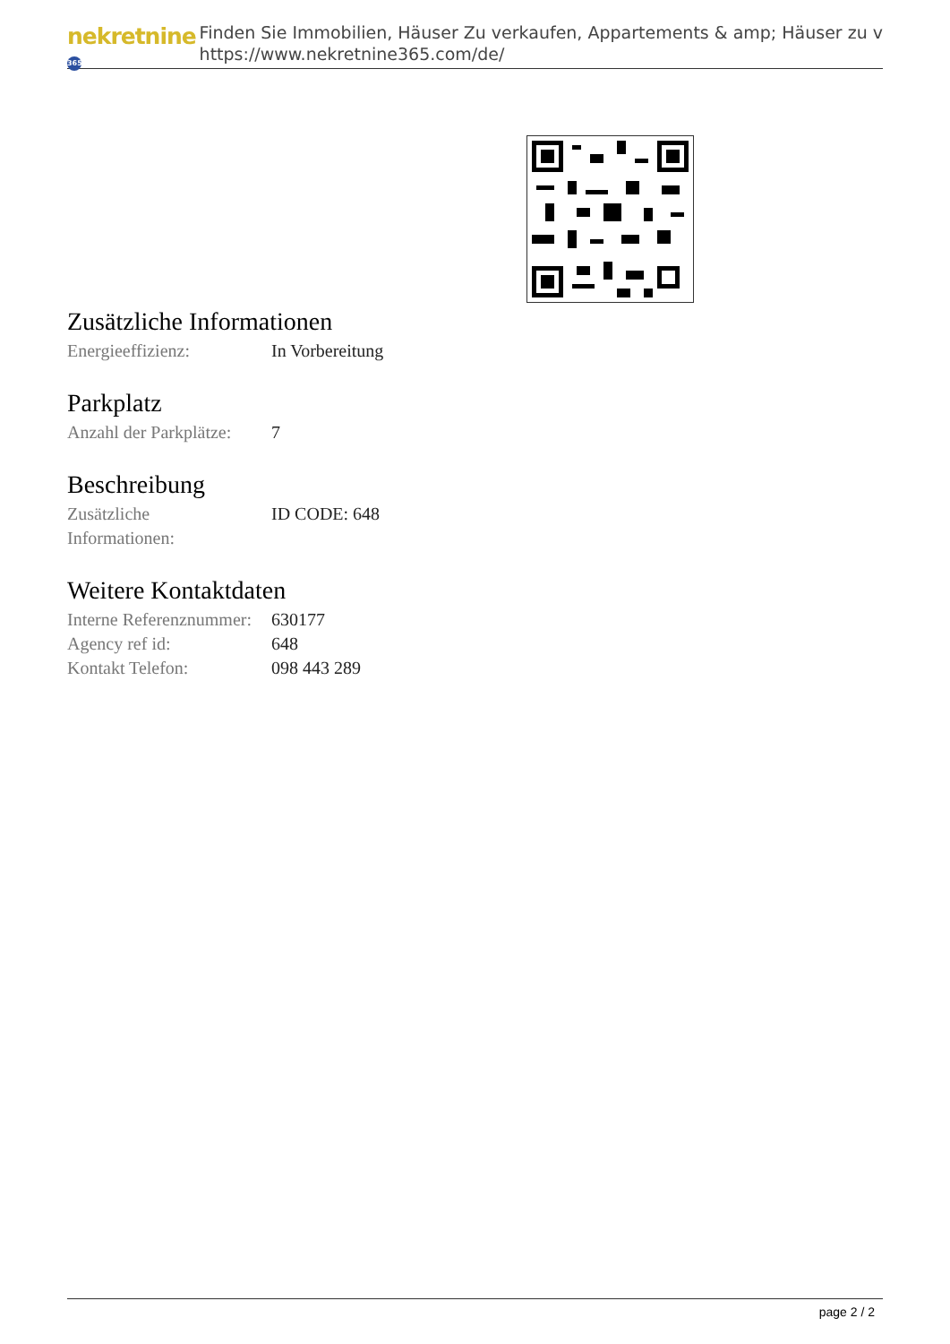nekretnine 365
Finden Sie Immobilien, Häuser Zu verkaufen, Appartements & amp; Häuser zu v
https://www.nekretnine365.com/de/
Zusätzliche Informationen
| Energieeffizienz: | In Vorbereitung |
Parkplatz
| Anzahl der Parkplätze: | 7 |
Beschreibung
| Zusätzliche Informationen: | ID CODE: 648 |
Weitere Kontaktdaten
| Interne Referenznummer: | 630177 |
| Agency ref id: | 648 |
| Kontakt Telefon: | 098 443 289 |
page 2 / 2